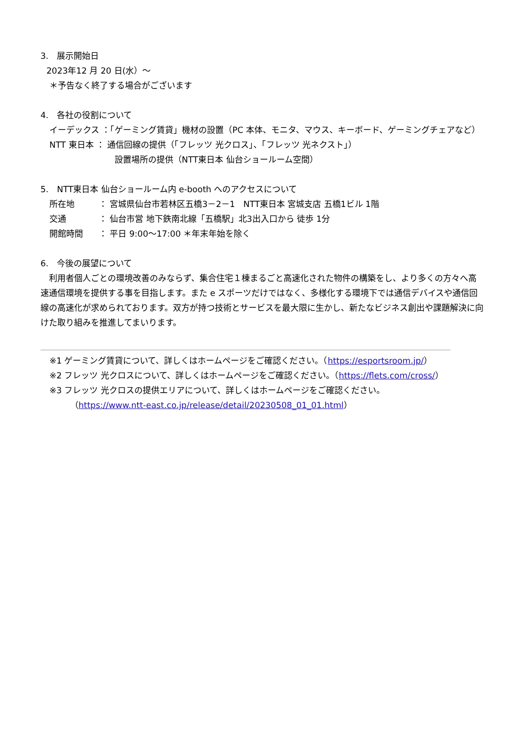3.　展示開始日
2023年12 月 20 日(水）～
＊予告なく終了する場合がございます
4.　各社の役割について
イーデックス ：「ゲーミング賃貸」機材の設置（PC 本体、モニタ、マウス、キーボード、ゲーミングチェアなど）
NTT 東日本 ： 通信回線の提供（「フレッツ 光クロス」、「フレッツ 光ネクスト」）
設置場所の提供（NTT東日本 仙台ショールーム空間）
5.　NTT東日本 仙台ショールーム内 e-booth へのアクセスについて
所在地 ： 宮城県仙台市若林区五橋3－2－1　NTT東日本 宮城支店 五橋1ビル 1階
交通 ： 仙台市営 地下鉄南北線「五橋駅」北3出入口から 徒歩 1分
開館時間 ： 平日 9:00～17:00 ＊年末年始を除く
6.　今後の展望について
　利用者個人ごとの環境改善のみならず、集合住宅１棟まるごと高速化された物件の構築をし、より多くの方々へ高速通信環境を提供する事を目指します。また e スポーツだけではなく、多様化する環境下では通信デバイスや通信回線の高速化が求められております。双方が持つ技術とサービスを最大限に生かし、新たなビジネス創出や課題解決に向けた取り組みを推進してまいります。
※1 ゲーミング賃貸について、詳しくはホームページをご確認ください。（https://esportsroom.jp/）
※2 フレッツ 光クロスについて、詳しくはホームページをご確認ください。（https://flets.com/cross/）
※3 フレッツ 光クロスの提供エリアについて、詳しくはホームページをご確認ください。
（https://www.ntt-east.co.jp/release/detail/20230508_01_01.html）